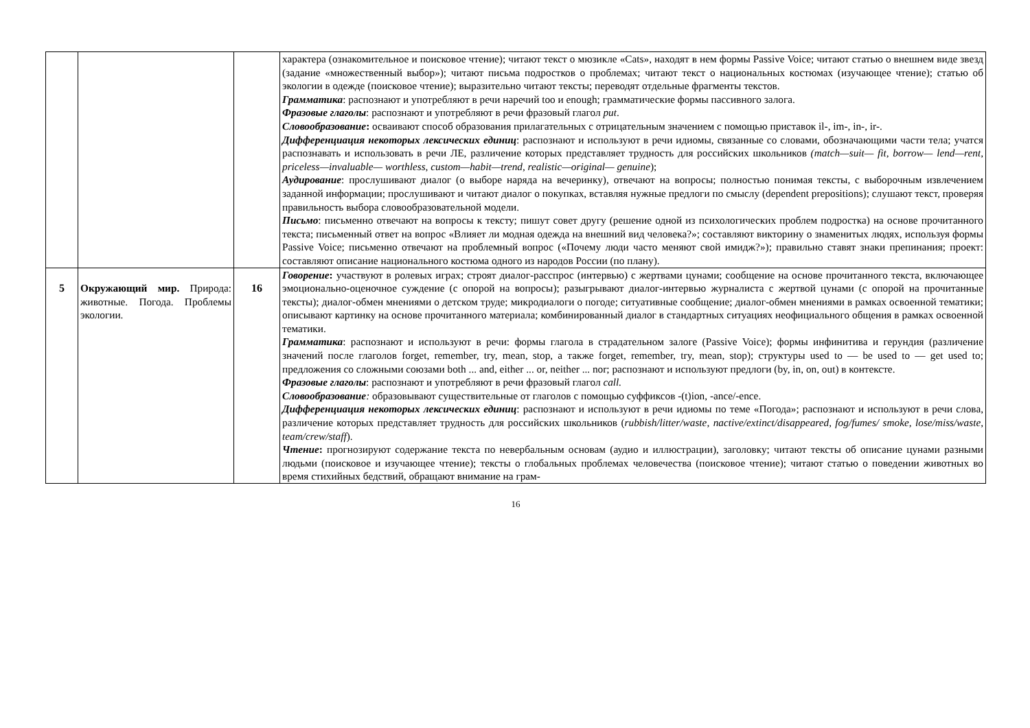| | | | характера (ознакомительное и поисковое чтение); читают текст о мюзикле «Cats», находят в нем формы Passive Voice; читают статью о внешнем виде звезд (задание «множественный выбор»); читают письма подростков о проблемах; читают текст о национальных костюмах (изучающее чтение); статью об экологии в одежде (поисковое чтение); выразительно читают тексты; переводят отдельные фрагменты текстов. Грамматика : распознают и употребляют в речи наречий too и enough; грамматические формы пассивного залога. Фразовые глаголы : распознают и употребляют в речи фразовый глагол put . Словообразование : осваивают способ образования прилагательных с отрицательным значением с помощью приставок il-, im-, in-, ir-. Дифференциация некоторых лексических единиц : распознают и используют в речи идиомы, связанные со словами, обозначающими части тела; учатся распознавать и использовать в речи ЛЕ, различение которых представляет трудность для российских школьников (match—suit— fit, borrow— lend—rent, priceless—invaluable— worthless, custom—habit—trend, realistic—original— genuine ); Аудирование : прослушивают диалог (о выборе наряда на вечеринку), отвечают на вопросы; полностью понимая тексты, с выборочным извлечением заданной информации; прослушивают и читают диалог о покупках, вставляя нужные предлоги по смыслу (dependent prepositions); слушают текст, проверяя правильность выбора словообразовательной модели. Письмо : письменно отвечают на вопросы к тексту; пишут совет другу (решение одной из психологических проблем подростка) на основе прочитанного текста; письменный ответ на вопрос «Влияет ли модная одежда на внешний вид человека?»; составляют викторину о знаменитых людях, используя формы Passive Voice; письменно отвечают на проблемный вопрос («Почему люди часто меняют свой имидж?»); правильно ставят знаки препинания; проект: составляют описание национального костюма одного из народов России (по плану). |
| 5 | Окружающий мир. Природа: животные. Погода. Проблемы экологии. | 16 | Говорение : участвуют в ролевых играх; строят диалог-расспрос (интервью) с жертвами цунами; сообщение на основе прочитанного текста, включающее эмоционально-оценочное суждение (с опорой на вопросы); разыгрывают диалог-интервью журналиста с жертвой цунами (с опорой на прочитанные тексты); диалог-обмен мнениями о детском труде; микродиалоги о погоде; ситуативные сообщение; диалог-обмен мнениями в рамках освоенной тематики; описывают картинку на основе прочитанного материала; комбинированный диалог в стандартных ситуациях неофициального общения в рамках освоенной тематики. Грамматика : распознают и используют в речи: формы глагола в страдательном залоге (Passive Voice); формы инфинитива и герундия (различение значений после глаголов forget, remember, try, mean, stop, а также forget, remember, try, mean, stop); структуры used to — be used to — get used to; предложения со сложными союзами both ... and, either ... or, neither ... nor; распознают и используют предлоги (by, in, on, out) в контексте. Фразовые глаголы : распознают и употребляют в речи фразовый глагол call. Словообразование : образовывают существительные от глаголов с помощью суффиксов -(t)ion, -ance/-ence. Дифференциация некоторых лексических единиц : распознают и используют в речи идиомы по теме «Погода»; распознают и используют в речи слова, различение которых представляет трудность для российских школьников ( rubbish/litter/waste, nactive/extinct/disappeared, fog/fumes/ smoke, lose/miss/waste, team/crew/staff ). Чтение : прогнозируют содержание текста по невербальным основам (аудио и иллюстрации), заголовку; читают тексты об описание цунами разными людьми (поисковое и изучающее чтение); тексты о глобальных проблемах человечества (поисковое чтение); читают статью о поведении животных во время стихийных бедствий, обращают внимание на грам- |
16